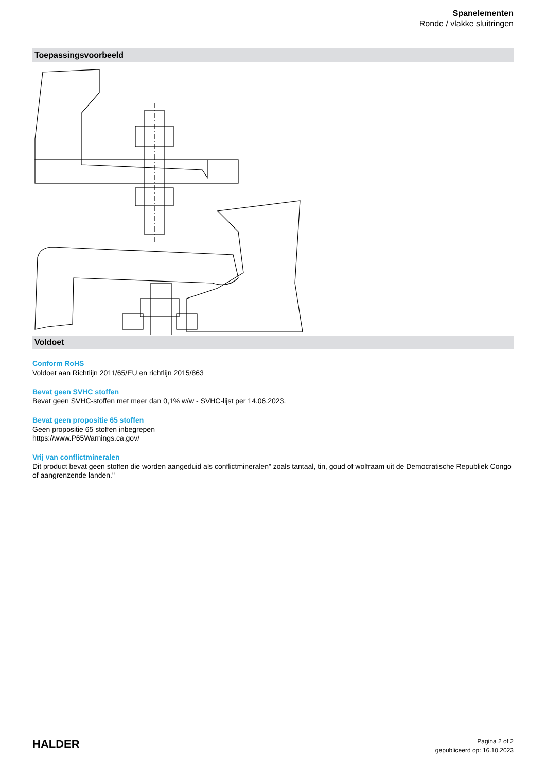Spanelementen
Ronde / vlakke sluitringen
Toepassingsvoorbeeld
Voldoet
Conform RoHS
Voldoet aan Richtlijn 2011/65/EU en richtlijn 2015/863
Bevat geen SVHC stoffen
Bevat geen SVHC-stoffen met meer dan 0,1% w/w - SVHC-lijst per 14.06.2023.
Bevat geen propositie 65 stoffen
Geen propositie 65 stoffen inbegrepen
https://www.P65Warnings.ca.gov/
Vrij van conflictmineralen
Dit product bevat geen stoffen die worden aangeduid als conflictmineralen" zoals tantaal, tin, goud of wolfraam uit de Democratische Republiek Congo of aangrenzende landen."
HALDER
Pagina 2 of 2
gepubliceerd op: 16.10.2023